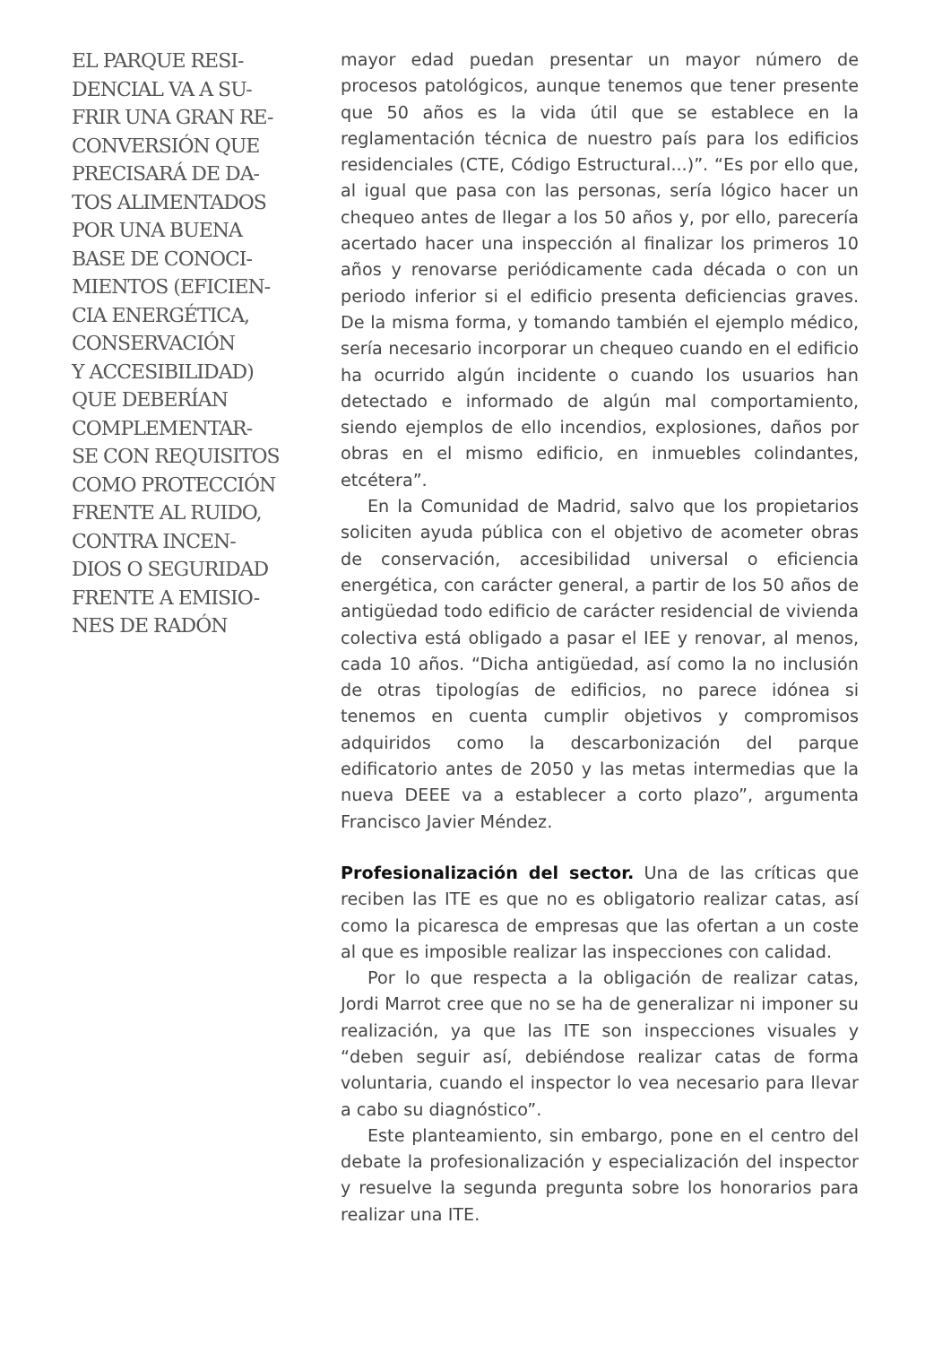EL PARQUE RESI-
DENCIAL VA A SU-
FRIR UNA GRAN RE-
CONVERSIÓN QUE
PRECISARÁ DE DA-
TOS ALIMENTADOS
POR UNA BUENA
BASE DE CONOCI-
MIENTOS (EFICIEN-
CIA ENERGÉTICA,
CONSERVACIÓN
Y ACCESIBILIDAD)
QUE DEBERÍAN
COMPLEMENTAR-
SE CON REQUISITOS
COMO PROTECCIÓN
FRENTE AL RUIDO,
CONTRA INCEN-
DIOS O SEGURIDAD
FRENTE A EMISIO-
NES DE RADÓN
mayor edad puedan presentar un mayor número de procesos patológicos, aunque tenemos que tener presente que 50 años es la vida útil que se establece en la reglamentación técnica de nuestro país para los edificios residenciales (CTE, Código Estructural...)”. “Es por ello que, al igual que pasa con las personas, sería lógico hacer un chequeo antes de llegar a los 50 años y, por ello, parecería acertado hacer una inspección al finalizar los primeros 10 años y renovarse periódicamente cada década o con un periodo inferior si el edificio presenta deficiencias graves. De la misma forma, y tomando también el ejemplo médico, sería necesario incorporar un chequeo cuando en el edificio ha ocurrido algún incidente o cuando los usuarios han detectado e informado de algún mal comportamiento, siendo ejemplos de ello incendios, explosiones, daños por obras en el mismo edificio, en inmuebles colindantes, etcétera”.
En la Comunidad de Madrid, salvo que los propietarios soliciten ayuda pública con el objetivo de acometer obras de conservación, accesibilidad universal o eficiencia energética, con carácter general, a partir de los 50 años de antigüedad todo edificio de carácter residencial de vivienda colectiva está obligado a pasar el IEE y renovar, al menos, cada 10 años. “Dicha antigüedad, así como la no inclusión de otras tipologías de edificios, no parece idónea si tenemos en cuenta cumplir objetivos y compromisos adquiridos como la descarbonización del parque edificatorio antes de 2050 y las metas intermedias que la nueva DEEE va a establecer a corto plazo”, argumenta Francisco Javier Méndez.
Profesionalización del sector. Una de las críticas que reciben las ITE es que no es obligatorio realizar catas, así como la picaresca de empresas que las ofertan a un coste al que es imposible realizar las inspecciones con calidad.
Por lo que respecta a la obligación de realizar catas, Jordi Marrot cree que no se ha de generalizar ni imponer su realización, ya que las ITE son inspecciones visuales y “deben seguir así, debiéndose realizar catas de forma voluntaria, cuando el inspector lo vea necesario para llevar a cabo su diagnóstico”.
Este planteamiento, sin embargo, pone en el centro del debate la profesionalización y especialización del inspector y resuelve la segunda pregunta sobre los honorarios para realizar una ITE.